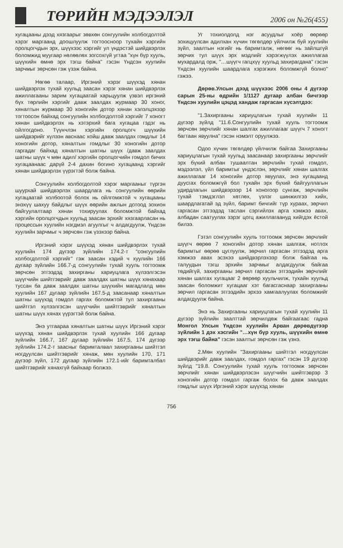ТӨРИЙН МЭДЭЭЛЭЛ
2006 он №26(455)
хугацааны дээд хязгаарыг зөвхөн сонгуулийн холбогдолтой хэрэг маргаанд доошлуулж тогтоосноор тухайн хэргийн оролцогчдын эрх, шүүхээс хэргийг ул үндэстэй шийдвэрлэх боломжид муугаар нөлөөлөх зогсохгүй угтаа "хүн бүр хууль, шүүхийн өмнө эрх тэгш байна" гэсэн Үндсэн хуулийн зарчмыг зөрчсөн гэж үзэж байна.
Нөгөө талаар, Иргэний хэрэг шүүхэд хянан шийдвэрлэх тухай хуульд заасан хэрэг хянан шийдвэрлэх ажиллагааны зарим хугацаатай харьцуулж үзвэл иргэний бүх төрлийн хэргийг давж заалдах журмаар 30 хоног, хяналтын журмаар 30 хоногийн дотор хянан хэлэлцэхээр тогтоосон байхад сонгуулийн холбогдолтой хэргийг 7 хоногт хянан шийдвэрлэх нь хэтэрхий бага хугацаа гэдэг нь ойлгогдоно. Түүнчлэн хэргийн оролцогч шүүхийн шийдвэрийг хүлээн авснаас хойш давж заалдах гомдлыг 14 хоногийн дотор, хяналтын гомдлыг 30 хоногийн дотор гаргадаг байхад хяналтын шатны шүүх /давж заалдах шатны шүүх ч мөн адил/ хэргийн оролцогчийн гомдол бичих хугацаанаас дарүй 2-4 дахин богино хугацаанд хэргийг хянан шийдвэрлэх үүрэгтэй болж байна.
Сонгуулийн холбогдолтой хэрэг маргааныг түргэн шуурхай шийдвэрлэх шаардлага нь сонгуулийн өөрийн хугацаатай холбоотой болох нь ойлгомжтой ч хугацааны энэхүү шахуу байдлыг шүүх өөрийн ажлын дотоод зохион байгуулалтаар хянан тохируулах боломжтой байхад хэргийн оролцогчдын хуульд заасан эрхийг хязгаарласан нь процессын хуулийн нэгдмэл агуулгыг ч алдагдуулж, Үндсэн хуулийн зарчмыг ч зөрчсөн гэж үзэхээр байна.
Иргэний хэрэг шүүхэд хянан шийдвэрлэх тухай хуулийн 174 дүгээр зүйлийн 174.2-т "сонгуулийн холбогдолтой хэргийг" гэж заасан хэдий ч хуулийн 166 дугаар зүйлийн 166.7-д сонгуулийн тухай хууль тогтоомж зөрчсөн этгээдэд захирганы хариуцлага хүлээлгэсэн шүүгчийн шийтгэврийг давж заалдах шатны шүүх хянахаар туссан ба давж заалдах шатны шүүхийн магадлалд мөн хуулийн 167 дугаар зүйлийн 167.5-д заасанаар хяналтын шатны шүүхэд гомдол гаргах боломжтой тул захиргааны шийтгэл хүлээлгэсэн шүүгчийн шийтгэврийг хяналтын шатны шүүх хянах үүрэгтэй болж байна.
Энэ утгаараа хяналтын шатны шүүх Иргэний хэрэг шүүхэд хянан шийдвэрлэх тухай хуулийн 166 дугаар зүйлийн 166.7, 167 дугаар зүйлийн 167.5, 174 дүгээр зүйлийн 174.2-т заасныг баримталвал захиргааны шийтгэл ногдуулсан шийтгэврийг хянаж, мөн хуулийн 170, 171 дүгээр зүйл, 172 дугаар зүйлийн 172.1-ийг баримталбал шийтгэврийг хянахгүй байхаар болжээ.
Уг тохиолдолд нэг асуудлыг хоёр өөрөөр зохицуулсан адилхан хүчин төгөлдөр үйлчилж буй хуулийн зүйл, заалтын нэгийг нь баримталж, нөгөөг нь зайлшгүй зөрчих тул шүүх эрх мэдлийг хэрэгжүүлэх ажиллагаа мухардалд орж, "…шүүгч гагцхүү хуульд захирагдана" гэсэн Үндсэн хуулийн шаардлага хэрэгжих боломжгүй болно" гэжээ.
Дөрөв.Улсын дээд шүүхээс 2006 оны 4 дүгээр сарын 25-ны өдрийн 1/1127 дугаар албан бичгээр Үндсэн хуулийн цэцэд хандаж гаргасан хүсэлтдээ:
"1.Захиргааны хариуцлагын тухай хуулийн 11 дүгээр зүйлд "11.6.Сонгуулийн тухай хууль тогтоомж зөрчсөн зөрчлийг хянан шалгах ажиллагааг шүүгч 7 хоногт багтаан явуулна" гэсэн нэмэлт оруулжээ.
Одоо хүчин төгөлдөр үйлчилж байгаа Захиргааны хариуцлагын тухай хуульд заасанаар захиргааны зөрчлийг эрх бүхий албан тушаалтан зөрчлийн тухай гомдол, мэдээлэл, үйл баримтыг үндэслэн, зөрчлийг хянан шалгах ажиллагааг 14 хоногийн дотор явуулах, энэ хугацаанд дуусгах боломжгүй бол тухайн эрх бүхий байгууллагын удирдлагын шийдвэрээр 14 хоногоор сунгаж, зөрчлийн тухай тэмдэглэл хөтлөх, үзлэг шинжилгээ хийх, шаардлагатай эд зүйл, баримт бичгийг түр хураах, зөрчил гаргасан этгээдэд таслан сэргийлэх арга хэмжээ авах, албадан саатуулах зэрэг цогц ажиллагаануд хийгдэх ёстой билээ.
Гэтэл сонгуулийн хууль тогтоомж зөрчсөн зөрчлийг шүүгч өөрөө 7 хоногийн дотор хянан шалгаж, нотлох баримтыг өөрөө цуглуулж, зөрчил гаргасан этгээдэд арга хэмжээ авах эсэхээ шийдвэрлэхээр болж байгаа нь талуудын тэгш эрхийн зарчмыг алдагдуулж байгаа төдийгүй, захиргааны зөрчил гаргасан этгээдийн зөрчлийг хянан шалгах хугацааг 2 өөрөөр хуульчилж, тухайн хуульд заасан боломжит хугацааг хэт багасгаснаар захиргааны зөрчил гаргасан этгээдийн эрхээ хамгаалуулах боломжийг алдагдуулж байна.
Энэ нь Захиргааны хариуцлагын тухай хуулийн 11 дүгээр зүйлийн заалттай зөрчилдөж байгаагаас гадна Монгол Улсын Үндсэн хуулийн Арван дөрөвдүгээр зүйлийн 1 дэх хэсгийн "…хүн бүр хууль, шүүхийн өмнө эрх тэгш байна" гэсэн заалтыг зөрчсөн гэж үзнэ.
2.Мөн хуулийн "Захиргааны шийтгэл ногдуулсан шийдвэрийг давж заалдах, гомдол гаргах" гэсэн 19 дүгээр зүйлд "19.8. Сонгуулийн тухай хууль тогтоомж зөрчсөн зөрчлийг хянан шийдвэрлэсэн шүүгчийн шийтгэврэр 3 хоногийн дотор гомдол гаргаж болох ба давж заалдах гомдлыг шүүх Иргэний хэрэг шүүхэд хянан
756